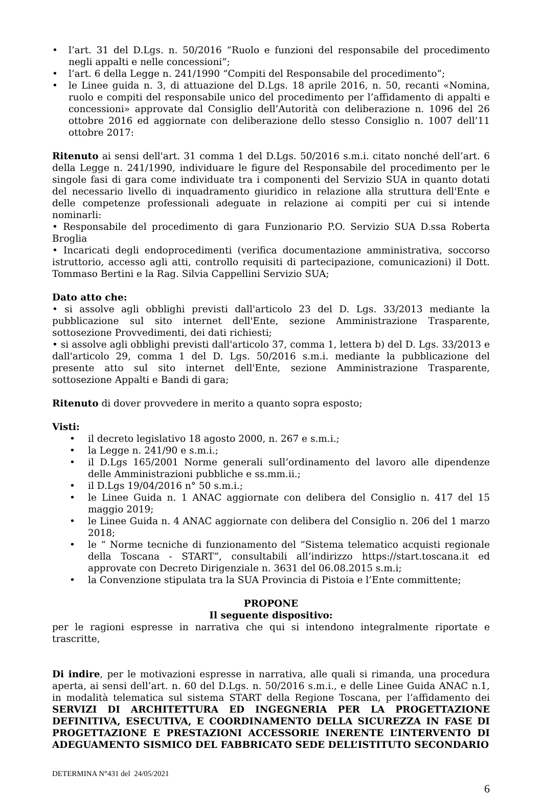• l’art. 31 del D.Lgs. n. 50/2016 “Ruolo e funzioni del responsabile del procedimento negli appalti e nelle concessioni”;
• l’art. 6 della Legge n. 241/1990 “Compiti del Responsabile del procedimento”;
• le Linee guida n. 3, di attuazione del D.Lgs. 18 aprile 2016, n. 50, recanti «Nomina, ruolo e compiti del responsabile unico del procedimento per l’affidamento di appalti e concessioni» approvate dal Consiglio dell’Autorità con deliberazione n. 1096 del 26 ottobre 2016 ed aggiornate con deliberazione dello stesso Consiglio n. 1007 dell’11 ottobre 2017:
Ritenuto ai sensi dell'art. 31 comma 1 del D.Lgs. 50/2016 s.m.i. citato nonché dell’art. 6 della Legge n. 241/1990, individuare le figure del Responsabile del procedimento per le singole fasi di gara come individuate tra i componenti del Servizio SUA in quanto dotati del necessario livello di inquadramento giuridico in relazione alla struttura dell'Ente e delle competenze professionali adeguate in relazione ai compiti per cui si intende nominarli:
• Responsabile del procedimento di gara Funzionario P.O. Servizio SUA D.ssa Roberta Broglia
• Incaricati degli endoprocedimenti (verifica documentazione amministrativa, soccorso istruttorio, accesso agli atti, controllo requisiti di partecipazione, comunicazioni) il Dott. Tommaso Bertini e la Rag. Silvia Cappellini Servizio SUA;
Dato atto che:
• si assolve agli obblighi previsti dall'articolo 23 del D. Lgs. 33/2013 mediante la pubblicazione sul sito internet dell'Ente, sezione Amministrazione Trasparente, sottosezione Provvedimenti, dei dati richiesti;
• si assolve agli obblighi previsti dall'articolo 37, comma 1, lettera b) del D. Lgs. 33/2013 e dall'articolo 29, comma 1 del D. Lgs. 50/2016 s.m.i. mediante la pubblicazione del presente atto sul sito internet dell'Ente, sezione Amministrazione Trasparente, sottosezione Appalti e Bandi di gara;
Ritenuto di dover provvedere in merito a quanto sopra esposto;
Visti:
• il decreto legislativo 18 agosto 2000, n. 267 e s.m.i.;
• la Legge n. 241/90 e s.m.i.;
• il D.Lgs 165/2001 Norme generali sull’ordinamento del lavoro alle dipendenze delle Amministrazioni pubbliche e ss.mm.ii.;
• il D.Lgs 19/04/2016 n° 50 s.m.i.;
• le Linee Guida n. 1 ANAC aggiornate con delibera del Consiglio n. 417 del 15 maggio 2019;
• le Linee Guida n. 4 ANAC aggiornate con delibera del Consiglio n. 206 del 1 marzo 2018;
• le “ Norme tecniche di funzionamento del “Sistema telematico acquisti regionale della Toscana - START”, consultabili all’indirizzo https://start.toscana.it ed approvate con Decreto Dirigenziale n. 3631 del 06.08.2015 s.m.i;
• la Convenzione stipulata tra la SUA Provincia di Pistoia e l’Ente committente;
PROPONE
Il seguente dispositivo:
per le ragioni espresse in narrativa che qui si intendono integralmente riportate e trascritte,
Di indire, per le motivazioni espresse in narrativa, alle quali si rimanda, una procedura aperta, ai sensi dell’art. n. 60 del D.Lgs. n. 50/2016 s.m.i., e delle Linee Guida ANAC n.1, in modalità telematica sul sistema START della Regione Toscana, per l’affidamento dei SERVIZI DI ARCHITETTURA ED INGEGNERIA PER LA PROGETTAZIONE DEFINITIVA, ESECUTIVA, E COORDINAMENTO DELLA SICUREZZA IN FASE DI PROGETTAZIONE E PRESTAZIONI ACCESSORIE INERENTE L’INTERVENTO DI ADEGUAMENTO SISMICO DEL FABBRICATO SEDE DELL’ISTITUTO SECONDARIO
DETERMINA N°431 del 24/05/2021
6